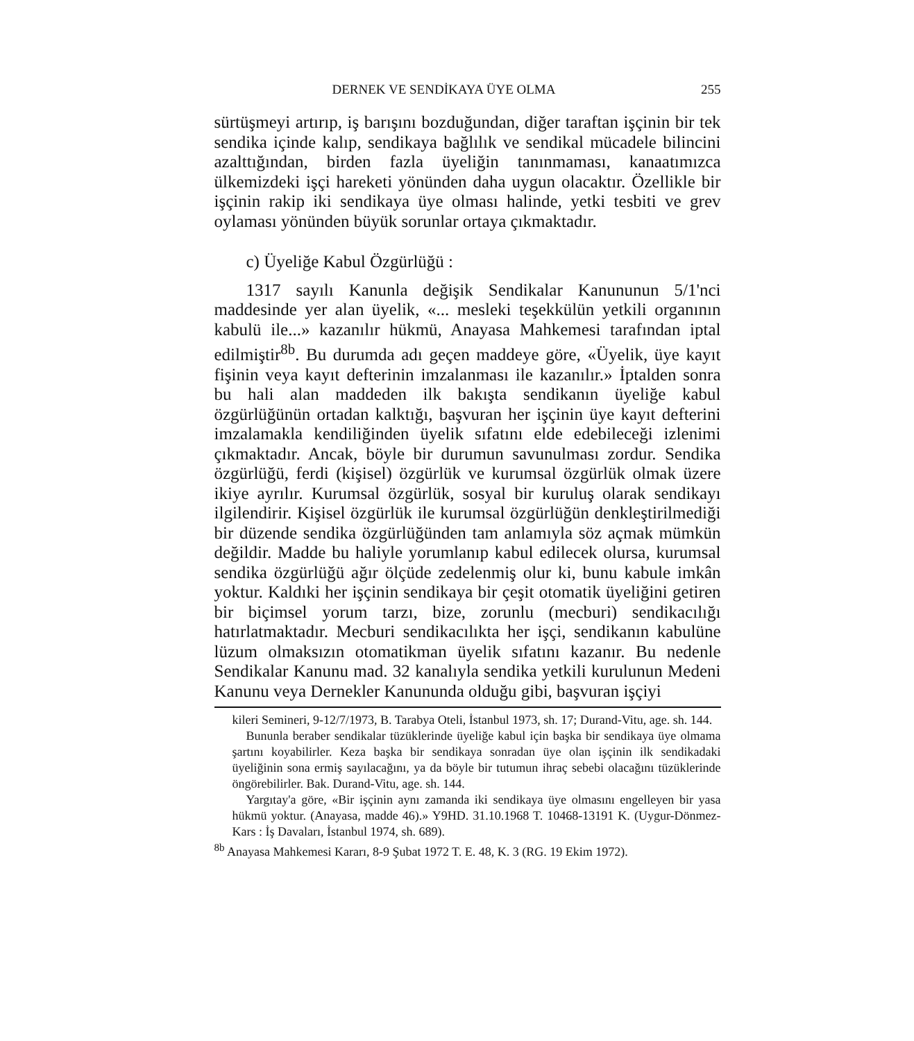DERNEK VE SENDİKAYA ÜYE OLMA 255
sürtüşmeyi artırıp, iş barışını bozduğundan, diğer taraftan işçinin bir tek sendika içinde kalıp, sendikaya bağlılık ve sendikal mücadele bilincini azalttığından, birden fazla üyeliğin tanınmaması, kanaatımızca ülkemizdeki işçi hareketi yönünden daha uygun olacaktır. Özellikle bir işçinin rakip iki sendikaya üye olması halinde, yetki tesbiti ve grev oylaması yönünden büyük sorunlar ortaya çıkmaktadır.
c) Üyeliğe Kabul Özgürlüğü :
1317 sayılı Kanunla değişik Sendikalar Kanununun 5/1'nci maddesinde yer alan üyelik, «... mesleki teşekkülün yetkili organının kabulü ile...» kazanılır hükmü, Anayasa Mahkemesi tarafından iptal edilmiştir<sup>8b</sup>. Bu durumda adı geçen maddeye göre, «Üyelik, üye kayıt fişinin veya kayıt defterinin imzalanması ile kazanılır.» İptalden sonra bu hali alan maddeden ilk bakışta sendikanın üyeliğe kabul özgürlüğünün ortadan kalktığı, başvuran her işçinin üye kayıt defterini imzalamakla kendiliğinden üyelik sıfatını elde edebileceği izlenimi çıkmaktadır. Ancak, böyle bir durumun savunulması zordur. Sendika özgürlüğü, ferdi (kişisel) özgürlük ve kurumsal özgürlük olmak üzere ikiye ayrılır. Kurumsal özgürlük, sosyal bir kuruluş olarak sendikayı ilgilendirir. Kişisel özgürlük ile kurumsal özgürlüğün denkleştirilmediği bir düzende sendika özgürlüğünden tam anlamıyla söz açmak mümkün değildir. Madde bu haliyle yorumlanıp kabul edilecek olursa, kurumsal sendika özgürlüğü ağır ölçüde zedelenmiş olur ki, bunu kabule imkân yoktur. Kaldıki her işçinin sendikaya bir çeşit otomatik üyeliğini getiren bir biçimsel yorum tarzı, bize, zorunlu (mecburi) sendikacılığı hatırlatmaktadır. Mecburi sendikacılıkta her işçi, sendikanın kabulüne lüzum olmaksızın otomatikman üyelik sıfatını kazanır. Bu nedenle Sendikalar Kanunu mad. 32 kanalıyla sendika yetkili kurulunun Medeni Kanunu veya Dernekler Kanununda olduğu gibi, başvuran işçiyi
kileri Semineri, 9-12/7/1973, B. Tarabya Oteli, İstanbul 1973, sh. 17; Durand-Vitu, age. sh. 144.
Bununla beraber sendikalar tüzüklerinde üyeliğe kabul için başka bir sendikaya üye olmama şartını koyabilirler. Keza başka bir sendikaya sonradan üye olan işçinin ilk sendikadaki üyeliğinin sona ermiş sayılacağını, ya da böyle bir tutumun ihraç sebebi olacağını tüzüklerinde öngörebilirler. Bak. Durand-Vitu, age. sh. 144.
Yargıtay'a göre, «Bir işçinin aynı zamanda iki sendikaya üye olmasını engelleyen bir yasa hükmü yoktur. (Anayasa, madde 46).» Y9HD. 31.10.1968 T. 10468-13191 K. (Uygur-Dönmez-Kars : İş Davaları, İstanbul 1974, sh. 689).
<sup>8b</sup> Anayasa Mahkemesi Kararı, 8-9 Şubat 1972 T. E. 48, K. 3 (RG. 19 Ekim 1972).